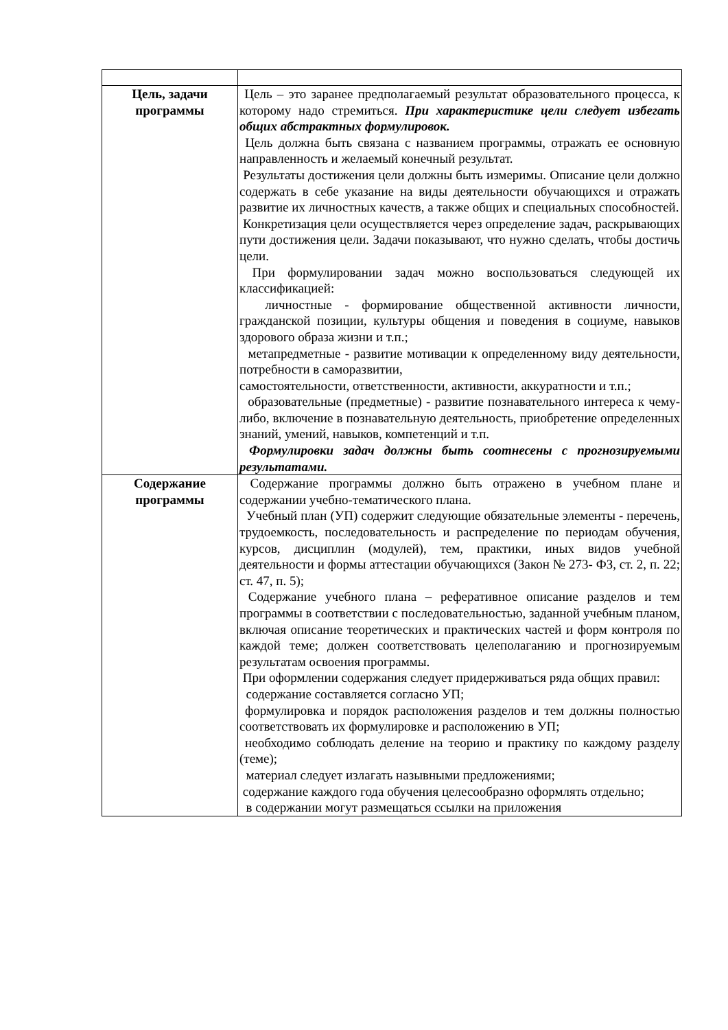| Цель, задачи программы | Цель – это заранее предполагаемый результат образовательного процесса, к которому надо стремиться. При характеристике цели следует избегать общих абстрактных формулировок. Цель должна быть связана с названием программы, отражать ее основную направленность и желаемый конечный результат. Результаты достижения цели должны быть измеримы. Описание цели должно содержать в себе указание на виды деятельности обучающихся и отражать развитие их личностных качеств, а также общих и специальных способностей. Конкретизация цели осуществляется через определение задач, раскрывающих пути достижения цели. Задачи показывают, что нужно сделать, чтобы достичь цели. При формулировании задач можно воспользоваться следующей их классификацией: личностные - формирование общественной активности личности, гражданской позиции, культуры общения и поведения в социуме, навыков здорового образа жизни и т.п.; метапредметные - развитие мотивации к определенному виду деятельности, потребности в саморазвитии, самостоятельности, ответственности, активности, аккуратности и т.п.; образовательные (предметные) - развитие познавательного интереса к чему-либо, включение в познавательную деятельность, приобретение определенных знаний, умений, навыков, компетенций и т.п. Формулировки задач должны быть соотнесены с прогнозируемыми результатами. |
| Содержание программы | Содержание программы должно быть отражено в учебном плане и содержании учебно-тематического плана. Учебный план (УП) содержит следующие обязательные элементы - перечень, трудоемкость, последовательность и распределение по периодам обучения, курсов, дисциплин (модулей), тем, практики, иных видов учебной деятельности и формы аттестации обучающихся (Закон № 273- ФЗ, ст. 2, п. 22; ст. 47, п. 5); Содержание учебного плана – реферативное описание разделов и тем программы в соответствии с последовательностью, заданной учебным планом, включая описание теоретических и практических частей и форм контроля по каждой теме; должен соответствовать целеполаганию и прогнозируемым результатам освоения программы. При оформлении содержания следует придерживаться ряда общих правил: содержание составляется согласно УП; формулировка и порядок расположения разделов и тем должны полностью соответствовать их формулировке и расположению в УП; необходимо соблюдать деление на теорию и практику по каждому разделу (теме); материал следует излагать назывными предложениями; содержание каждого года обучения целесообразно оформлять отдельно; в содержании могут размещаться ссылки на приложения |